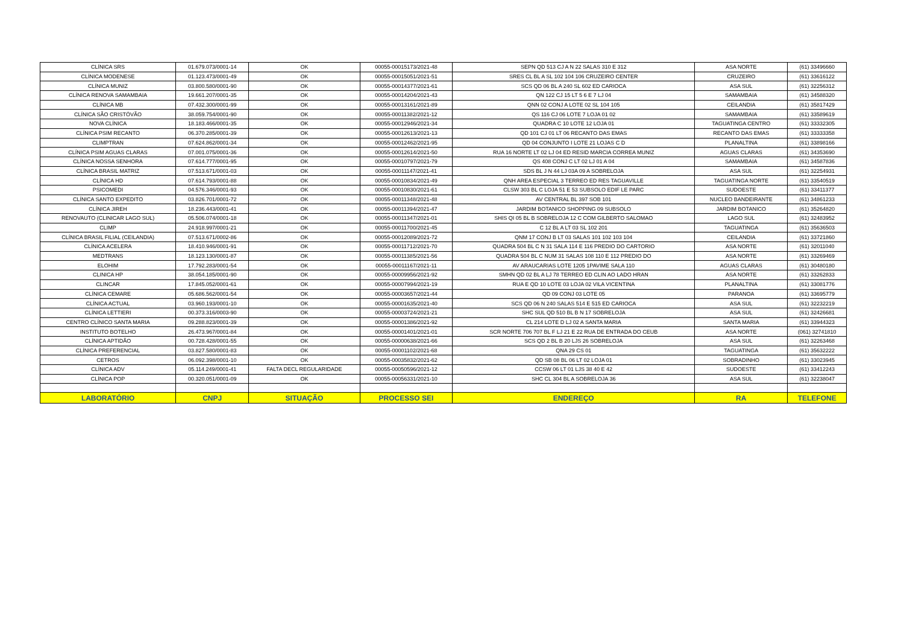| CLÍNICA SRS | 01.679.073/0001-14 | OK | 00055-00015173/2021-48 | SEPN QD 513 CJ A N 22 SALAS 310 E 312 | ASA NORTE | (61) 33496660 |
| CLÍNICA MODENESE | 01.123.473/0001-49 | OK | 00055-00015051/2021-51 | SRES CL BL A SL 102 104 106 CRUZEIRO CENTER | CRUZEIRO | (61) 33616122 |
| CLÍNICA MUNIZ | 03.800.580/0001-90 | OK | 00055-00014377/2021-61 | SCS QD 06 BL A 240 SL 602 ED CARIOCA | ASA SUL | (61) 32256312 |
| CLÍNICA RENOVA SAMAMBAIA | 19.661.207/0001-35 | OK | 00055-00014204/2021-43 | QN 122 CJ 15 LT 5 6 E 7 LJ 04 | SAMAMBAIA | (61) 34588320 |
| CLÍNICA MB | 07.432.300/0001-99 | OK | 00055-00013161/2021-89 | QNN 02 CONJ A LOTE 02 SL 104 105 | CEILANDIA | (61) 35817429 |
| CLÍNICA SÃO CRISTÓVÃO | 38.059.754/0001-90 | OK | 00055-00011382/2021-12 | QS 116 CJ 06 LOTE 7 LOJA 01 02 | SAMAMBAIA | (61) 33589619 |
| NOVA CLÍNICA | 18.183.466/0001-35 | OK | 00055-00012946/2021-34 | QUADRA C 10 LOTE 12 LOJA 01 | TAGUATINGA CENTRO | (61) 33332305 |
| CLÍNICA PSIM RECANTO | 06.370.285/0001-39 | OK | 00055-00012613/2021-13 | QD 101 CJ 01 LT 06 RECANTO DAS EMAS | RECANTO DAS EMAS | (61) 33333358 |
| CLIMPTRAN | 07.624.862/0001-34 | OK | 00055-00012462/2021-95 | QD 04 CONJUNTO I LOTE 21 LOJAS C D | PLANALTINA | (61) 33898166 |
| CLÍNICA PSIM AGUAS CLARAS | 07.001.075/0001-36 | OK | 00055-00012614/2021-50 | RUA 16 NORTE LT 02 LJ 04 ED RESID MARCIA CORREA MUNIZ | AGUAS CLARAS | (61) 34353690 |
| CLÍNICA NOSSA SENHORA | 07.614.777/0001-95 | OK | 00055-00010797/2021-79 | QS 408 CONJ C LT 02 LJ 01 A 04 | SAMAMBAIA | (61) 34587836 |
| CLÍNICA BRASIL MATRIZ | 07.513.671/0001-03 | OK | 00055-00011147/2021-41 | SDS BL J N 44 LJ 03A 09 A SOBRELOJA | ASA SUL | (61) 32254931 |
| CLÍNICA HD | 07.614.793/0001-88 | OK | 00055-00010834/2021-49 | QNH AREA ESPECIAL 3 TERREO ED RES TAGUAVILLE | TAGUATINGA NORTE | (61) 33540519 |
| PSICOMEDI | 04.576.346/0001-93 | OK | 00055-00010830/2021-61 | CLSW 303 BL C LOJA 51 E 53 SUBSOLO EDIF LE PARC | SUDOESTE | (61) 33411377 |
| CLÍNICA SANTO EXPEDITO | 03.826.701/0001-72 | OK | 00055-00011348/2021-48 | AV CENTRAL BL 397 SOB 101 | NUCLEO BANDEIRANTE | (61) 34861233 |
| CLÍNICA JIREH | 18.236.443/0001-41 | OK | 00055-00011394/2021-47 | JARDIM BOTANICO SHOPPING 09 SUBSOLO | JARDIM BOTANICO | (61) 35264820 |
| RENOVAUTO (CLINICAR LAGO SUL) | 05.506.074/0001-18 | OK | 00055-00011347/2021-01 | SHIS QI 05 BL B SOBRELOJA 12 C COM GILBERTO SALOMAO | LAGO SUL | (61) 32483952 |
| CLIMP | 24.918.997/0001-21 | OK | 00055-00011700/2021-45 | C 12 BL A LT 03 SL 102 201 | TAGUATINGA | (61) 35636503 |
| CLÍNICA BRASIL FILIAL (CEILANDIA) | 07.513.671/0002-86 | OK | 00055-00012089/2021-72 | QNM 17 CONJ B LT 03 SALAS 101 102 103 104 | CEILANDIA | (61) 33721860 |
| CLÍNICA ACELERA | 18.410.946/0001-91 | OK | 00055-00011712/2021-70 | QUADRA 504 BL C N 31 SALA 114 E 116 PREDIO DO CARTORIO | ASA NORTE | (61) 32011040 |
| MEDTRANS | 18.123.130/0001-87 | OK | 00055-00011385/2021-56 | QUADRA 504 BL C NUM 31 SALAS 108 110 E 112 PREDIO DO | ASA NORTE | (61) 33269469 |
| ELOHIM | 17.792.283/0001-54 | OK | 00055-00011167/2021-11 | AV ARAUCARIAS LOTE 1205 1PAVIME SALA 110 | AGUAS CLARAS | (61) 30480180 |
| CLINICA HP | 38.054.185/0001-90 | OK | 00055-00009956/2021-92 | SMHN QD 02 BL A LJ 78 TERREO ED CLIN AO LADO HRAN | ASA NORTE | (61) 33262833 |
| CLINCAR | 17.845.052/0001-61 | OK | 00055-00007994/2021-19 | RUA E QD 10 LOTE 03 LOJA 02 VILA VICENTINA | PLANALTINA | (61) 33081776 |
| CLÍNICA CEMARE | 05.686.562/0001-54 | OK | 00055-00003657/2021-44 | QD 09 CONJ 03 LOTE 05 | PARANOA | (61) 33695779 |
| CLÍNICA ACTUAL | 03.960.193/0001-10 | OK | 00055-00001635/2021-40 | SCS QD 06 N 240 SALAS 514 E 515 ED CARIOCA | ASA SUL | (61) 32232219 |
| CLÍNICA LETTIERI | 00.373.316/0003-90 | OK | 00055-00003724/2021-21 | SHC SUL QD 510 BL B N 17 SOBRELOJA | ASA SUL | (61) 32426681 |
| CENTRO CLÍNICO SANTA MARIA | 09.288.823/0001-39 | OK | 00055-00001386/2021-92 | CL 214 LOTE D LJ 02 A SANTA MARIA | SANTA MARIA | (61) 33944323 |
| INSTITUTO BOTELHO | 26.473.967/0001-84 | OK | 00055-00001401/2021-01 | SCR NORTE 706 707 BL F LJ 21 E 22 RUA DE ENTRADA DO CEUB | ASA NORTE | (061) 32741810 |
| CLÍNICA APTIDÃO | 00.728.428/0001-55 | OK | 00055-00000638/2021-66 | SCS QD 2 BL B 20 LJS 26 SOBRELOJA | ASA SUL | (61) 32263468 |
| CLÍNICA PREFERENCIAL | 03.827.580/0001-83 | OK | 00055-00001102/2021-68 | QNA 29 CS 01 | TAGUATINGA | (61) 35632222 |
| CETROS | 06.092.398/0001-10 | OK | 00055-00035832/2021-62 | QD SB 08 BL 06 LT 02 LOJA 01 | SOBRADINHO | (61) 33023945 |
| CLÍNICA ADV | 05.114.249/0001-41 | FALTA DECL REGULARIDADE | 00055-00050596/2021-12 | CCSW 06 LT 01 LJS 38 40 E 42 | SUDOESTE | (61) 33412243 |
| CLÍNICA POP | 00.320.051/0001-09 | OK | 00055-00056331/2021-10 | SHC CL 304 BL A SOBRELOJA 36 | ASA SUL | (61) 32238047 |
| LABORATÓRIO | CNPJ | SITUAÇÃO | PROCESSO SEI | ENDEREÇO | RA | TELEFONE |